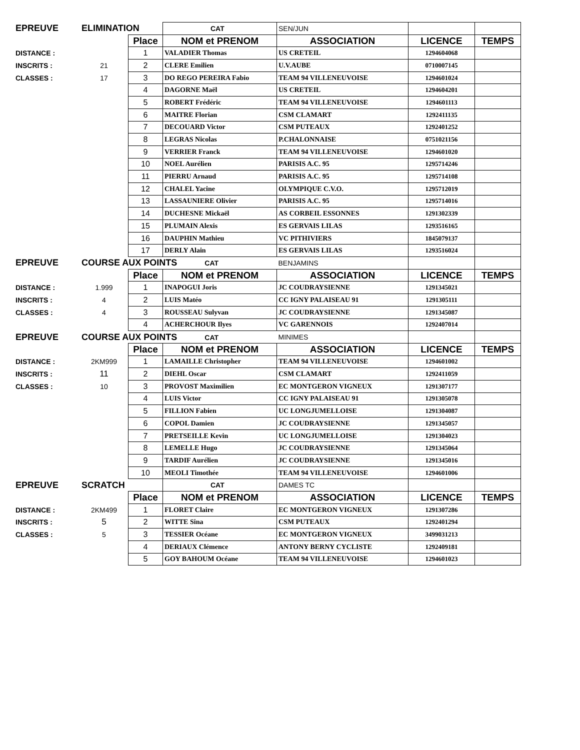| EPREUVE | ELIMINATION | | CAT | SEN/JUN | | |
| | | Place | NOM et PRENOM | ASSOCIATION | LICENCE | TEMPS |
| DISTANCE : | | 1 | VALADIER Thomas | US CRETEIL | 1294604068 | |
| INSCRITS : | 21 | 2 | CLERE Emilien | U.V.AUBE | 0710007145 | |
| CLASSES : | 17 | 3 | DO REGO PEREIRA Fabio | TEAM 94 VILLENEUVOISE | 1294601024 | |
| | | 4 | DAGORNE Maël | US CRETEIL | 1294604201 | |
| | | 5 | ROBERT Frédéric | TEAM 94 VILLENEUVOISE | 1294601113 | |
| | | 6 | MAITRE Florian | CSM CLAMART | 1292411135 | |
| | | 7 | DECOUARD Victor | CSM PUTEAUX | 1292401252 | |
| | | 8 | LEGRAS Nicolas | P.CHALONNAISE | 0751021156 | |
| | | 9 | VERRIER Franck | TEAM 94 VILLENEUVOISE | 1294601020 | |
| | | 10 | NOEL Aurélien | PARISIS A.C. 95 | 1295714246 | |
| | | 11 | PIERRU Arnaud | PARISIS A.C. 95 | 1295714108 | |
| | | 12 | CHALEL Yacine | OLYMPIQUE C.V.O. | 1295712019 | |
| | | 13 | LASSAUNIERE Olivier | PARISIS A.C. 95 | 1295714016 | |
| | | 14 | DUCHESNE Mickaël | AS CORBEIL ESSONNES | 1291302339 | |
| | | 15 | PLUMAIN Alexis | ES GERVAIS LILAS | 1293516165 | |
| | | 16 | DAUPHIN Mathieu | VC PITHIVIERS | 1845079137 | |
| | | 17 | DERLY Alain | ES GERVAIS LILAS | 1293516024 | |
| EPREUVE | COURSE AUX POINTS CAT | | | BENJAMINS | | |
| | | Place | NOM et PRENOM | ASSOCIATION | LICENCE | TEMPS |
| DISTANCE : | 1.999 | 1 | INAPOGUI Joris | JC COUDRAYSIENNE | 1291345021 | |
| INSCRITS : | 4 | 2 | LUIS Matéo | CC IGNY PALAISEAU 91 | 1291305111 | |
| CLASSES : | 4 | 3 | ROUSSEAU Sulyvan | JC COUDRAYSIENNE | 1291345087 | |
| | | 4 | ACHERCHOUR Ilyes | VC GARENNOIS | 1292407014 | |
| EPREUVE | COURSE AUX POINTS CAT | | | MINIMES | | |
| | | Place | NOM et PRENOM | ASSOCIATION | LICENCE | TEMPS |
| DISTANCE : | 2KM999 | 1 | LAMAILLE Christopher | TEAM 94 VILLENEUVOISE | 1294601002 | |
| INSCRITS : | 11 | 2 | DIEHL Oscar | CSM CLAMART | 1292411059 | |
| CLASSES : | 10 | 3 | PROVOST Maximilien | EC MONTGERON VIGNEUX | 1291307177 | |
| | | 4 | LUIS Victor | CC IGNY PALAISEAU 91 | 1291305078 | |
| | | 5 | FILLION Fabien | UC LONGJUMELLOISE | 1291304087 | |
| | | 6 | COPOL Damien | JC COUDRAYSIENNE | 1291345057 | |
| | | 7 | PRETSEILLE Kevin | UC LONGJUMELLOISE | 1291304023 | |
| | | 8 | LEMELLE Hugo | JC COUDRAYSIENNE | 1291345064 | |
| | | 9 | TARDIF Aurélien | JC COUDRAYSIENNE | 1291345016 | |
| | | 10 | MEOLI Timothée | TEAM 94 VILLENEUVOISE | 1294601006 | |
| EPREUVE | SCRATCH | | CAT | DAMES TC | | |
| | | Place | NOM et PRENOM | ASSOCIATION | LICENCE | TEMPS |
| DISTANCE : | 2KM499 | 1 | FLORET Claire | EC MONTGERON VIGNEUX | 1291307286 | |
| INSCRITS : | 5 | 2 | WITTE Sina | CSM PUTEAUX | 1292401294 | |
| CLASSES : | 5 | 3 | TESSIER Océane | EC MONTGERON VIGNEUX | 3499031213 | |
| | | 4 | DERIAUX Clémence | ANTONY BERNY CYCLISTE | 1292409181 | |
| | | 5 | GOY BAHOUM Océane | TEAM 94 VILLENEUVOISE | 1294601023 | |